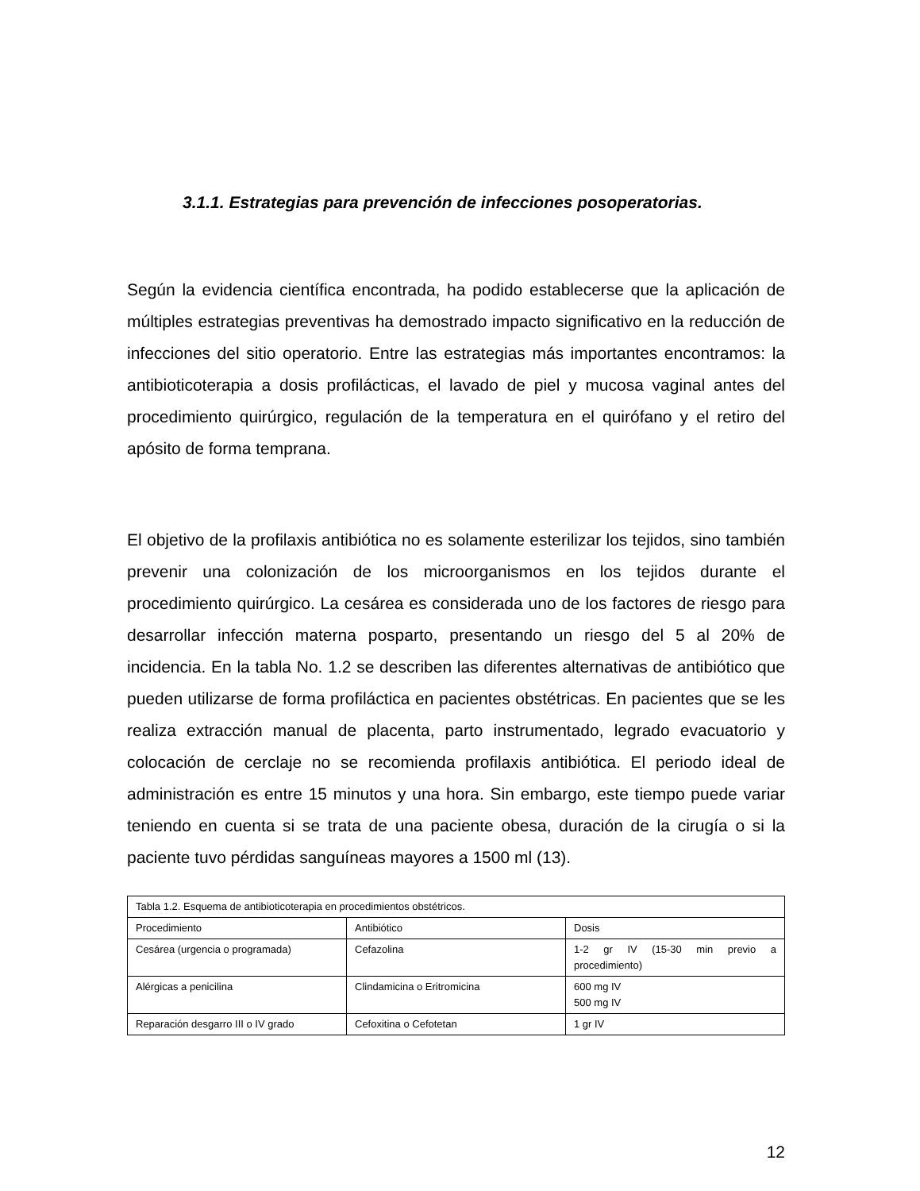3.1.1. Estrategias para prevención de infecciones posoperatorias.
Según la evidencia científica encontrada, ha podido establecerse que la aplicación de múltiples estrategias preventivas ha demostrado impacto significativo en la reducción de infecciones del sitio operatorio. Entre las estrategias más importantes encontramos: la antibioticoterapia a dosis profilácticas, el lavado de piel y mucosa vaginal antes del procedimiento quirúrgico, regulación de la temperatura en el quirófano y el retiro del apósito de forma temprana.
El objetivo de la profilaxis antibiótica no es solamente esterilizar los tejidos, sino también prevenir una colonización de los microorganismos en los tejidos durante el procedimiento quirúrgico. La cesárea es considerada uno de los factores de riesgo para desarrollar infección materna posparto, presentando un riesgo del 5 al 20% de incidencia. En la tabla No. 1.2 se describen las diferentes alternativas de antibiótico que pueden utilizarse de forma profiláctica en pacientes obstétricas. En pacientes que se les realiza extracción manual de placenta, parto instrumentado, legrado evacuatorio y colocación de cerclaje no se recomienda profilaxis antibiótica. El periodo ideal de administración es entre 15 minutos y una hora. Sin embargo, este tiempo puede variar teniendo en cuenta si se trata de una paciente obesa, duración de la cirugía o si la paciente tuvo pérdidas sanguíneas mayores a 1500 ml (13).
| Tabla 1.2. Esquema de antibioticoterapia en procedimientos obstétricos. | | |
| Procedimiento | Antibiótico | Dosis |
| Cesárea (urgencia o programada) | Cefazolina | 1-2 gr IV (15-30 min previo a procedimiento) |
| Alérgicas a penicilina | Clindamicina o Eritromicina | 600 mg IV 500 mg IV |
| Reparación desgarro III o IV grado | Cefoxitina o Cefotetan | 1 gr IV |
12